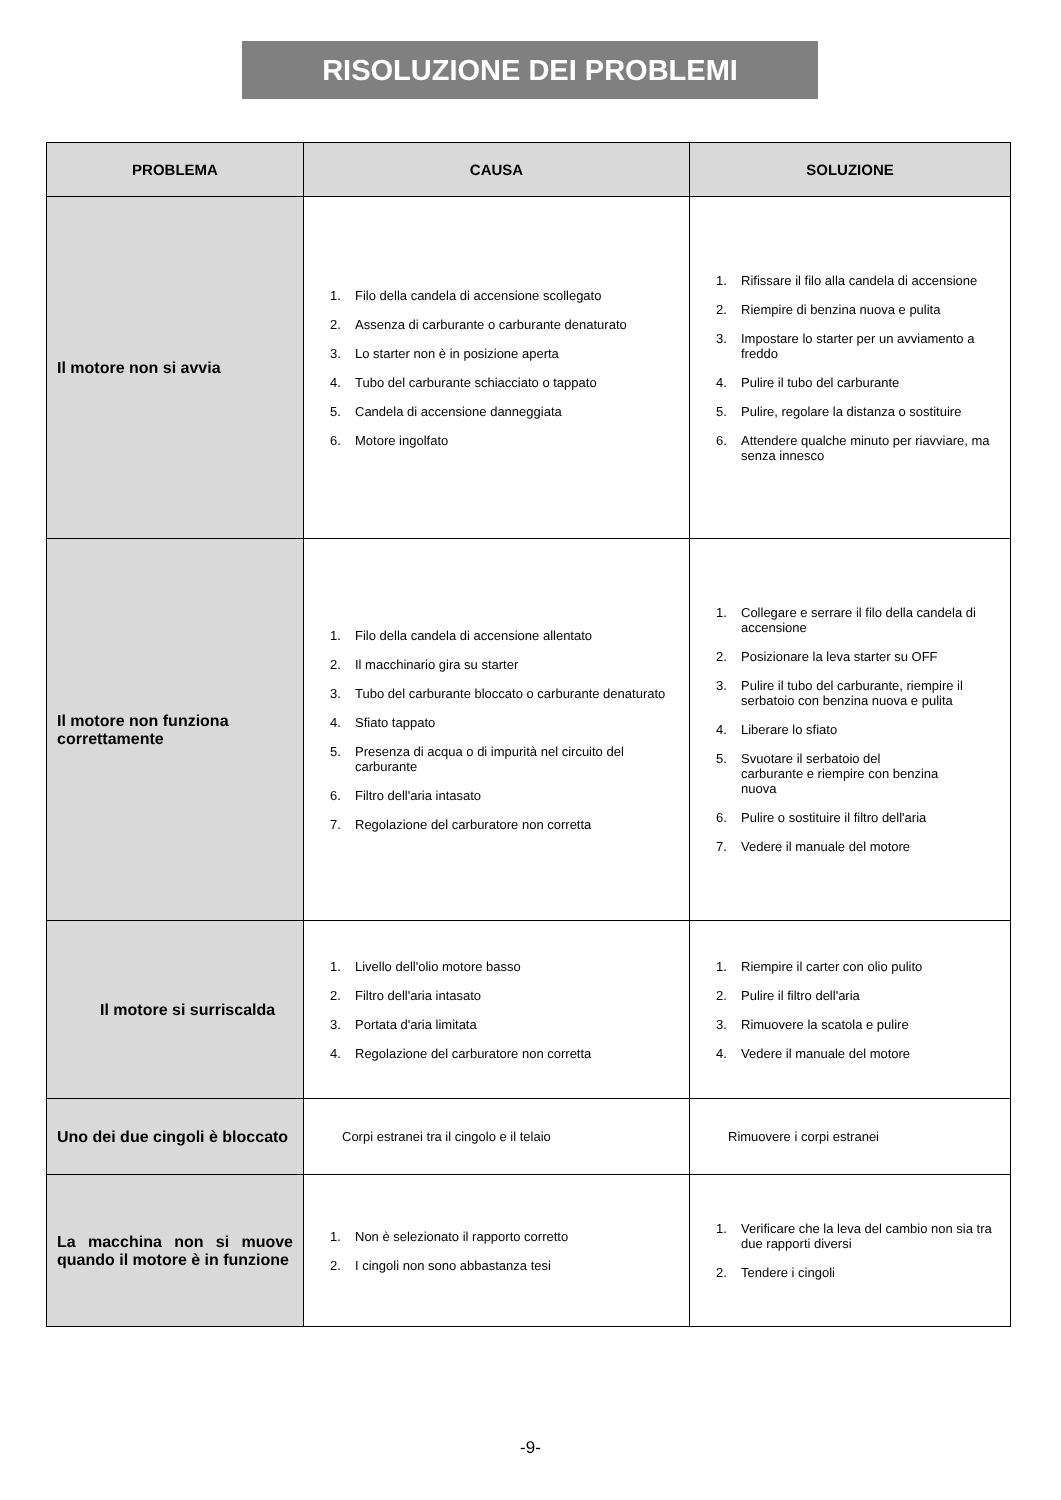RISOLUZIONE DEI PROBLEMI
| PROBLEMA | CAUSA | SOLUZIONE |
| --- | --- | --- |
| Il motore non si avvia | 1. Filo della candela di accensione scollegato 2. Assenza di carburante o carburante denaturato 3. Lo starter non è in posizione aperta 4. Tubo del carburante schiacciato o tappato 5. Candela di accensione danneggiata 6. Motore ingolfato | 1. Rifissare il filo alla candela di accensione 2. Riempire di benzina nuova e pulita 3. Impostare lo starter per un avviamento a freddo 4. Pulire il tubo del carburante 5. Pulire, regolare la distanza o sostituire 6. Attendere qualche minuto per riavviare, ma senza innesco |
| Il motore non funziona correttamente | 1. Filo della candela di accensione allentato 2. Il macchinario gira su starter 3. Tubo del carburante bloccato o carburante denaturato 4. Sfiato tappato 5. Presenza di acqua o di impurità nel circuito del carburante 6. Filtro dell'aria intasato 7. Regolazione del carburatore non corretta | 1. Collegare e serrare il filo della candela di accensione 2. Posizionare la leva starter su OFF 3. Pulire il tubo del carburante, riempire il serbatoio con benzina nuova e pulita 4. Liberare lo sfiato 5. Svuotare il serbatoio del carburante e riempire con benzina nuova 6. Pulire o sostituire il filtro dell'aria 7. Vedere il manuale del motore |
| Il motore si surriscalda | 1. Livello dell'olio motore basso 2. Filtro dell'aria intasato 3. Portata d'aria limitata 4. Regolazione del carburatore non corretta | 1. Riempire il carter con olio pulito 2. Pulire il filtro dell'aria 3. Rimuovere la scatola e pulire 4. Vedere il manuale del motore |
| Uno dei due cingoli è bloccato | Corpi estranei tra il cingolo e il telaio | Rimuovere i corpi estranei |
| La macchina non si muove quando il motore è in funzione | 1. Non è selezionato il rapporto corretto 2. I cingoli non sono abbastanza tesi | 1. Verificare che la leva del cambio non sia tra due rapporti diversi 2. Tendere i cingoli |
-9-